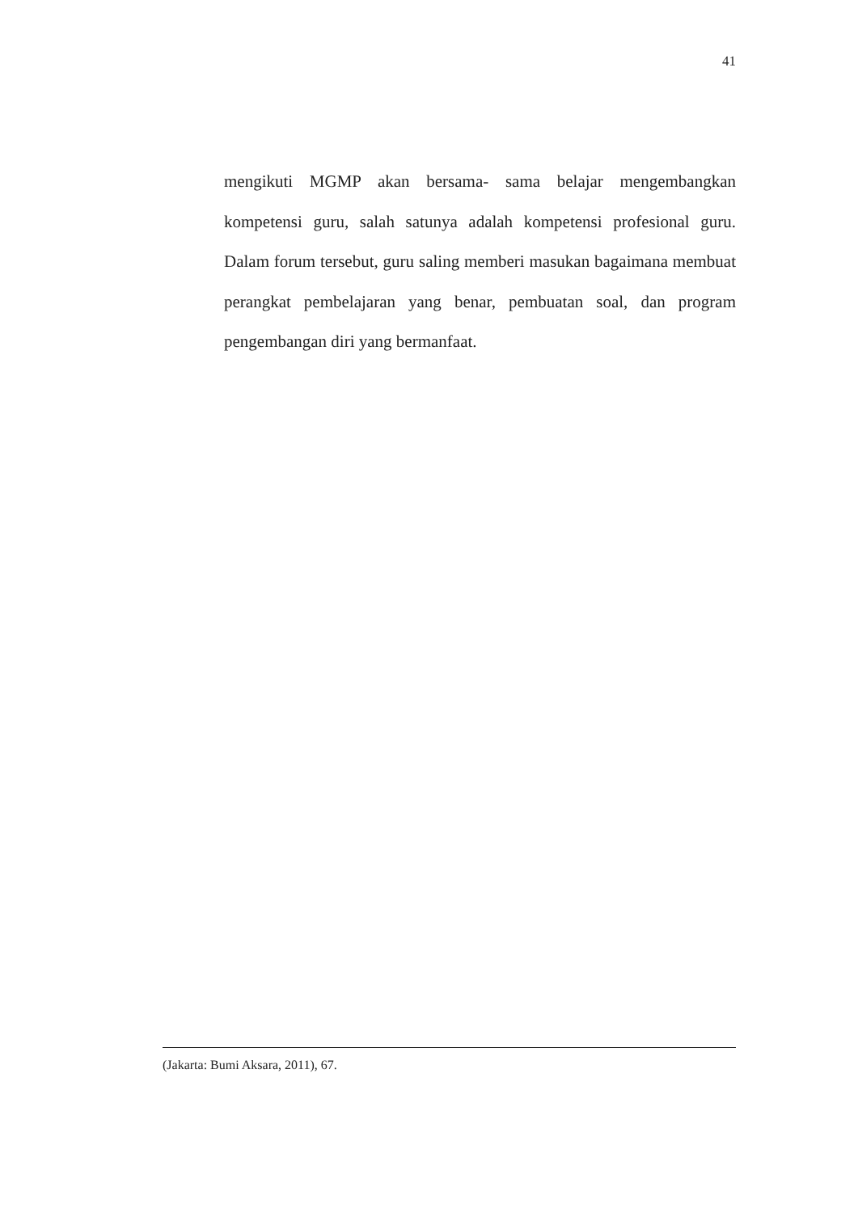41
mengikuti MGMP akan bersama- sama belajar mengembangkan kompetensi guru, salah satunya adalah kompetensi profesional guru. Dalam forum tersebut, guru saling memberi masukan bagaimana membuat perangkat pembelajaran yang benar, pembuatan soal, dan program pengembangan diri yang bermanfaat.
(Jakarta: Bumi Aksara, 2011), 67.